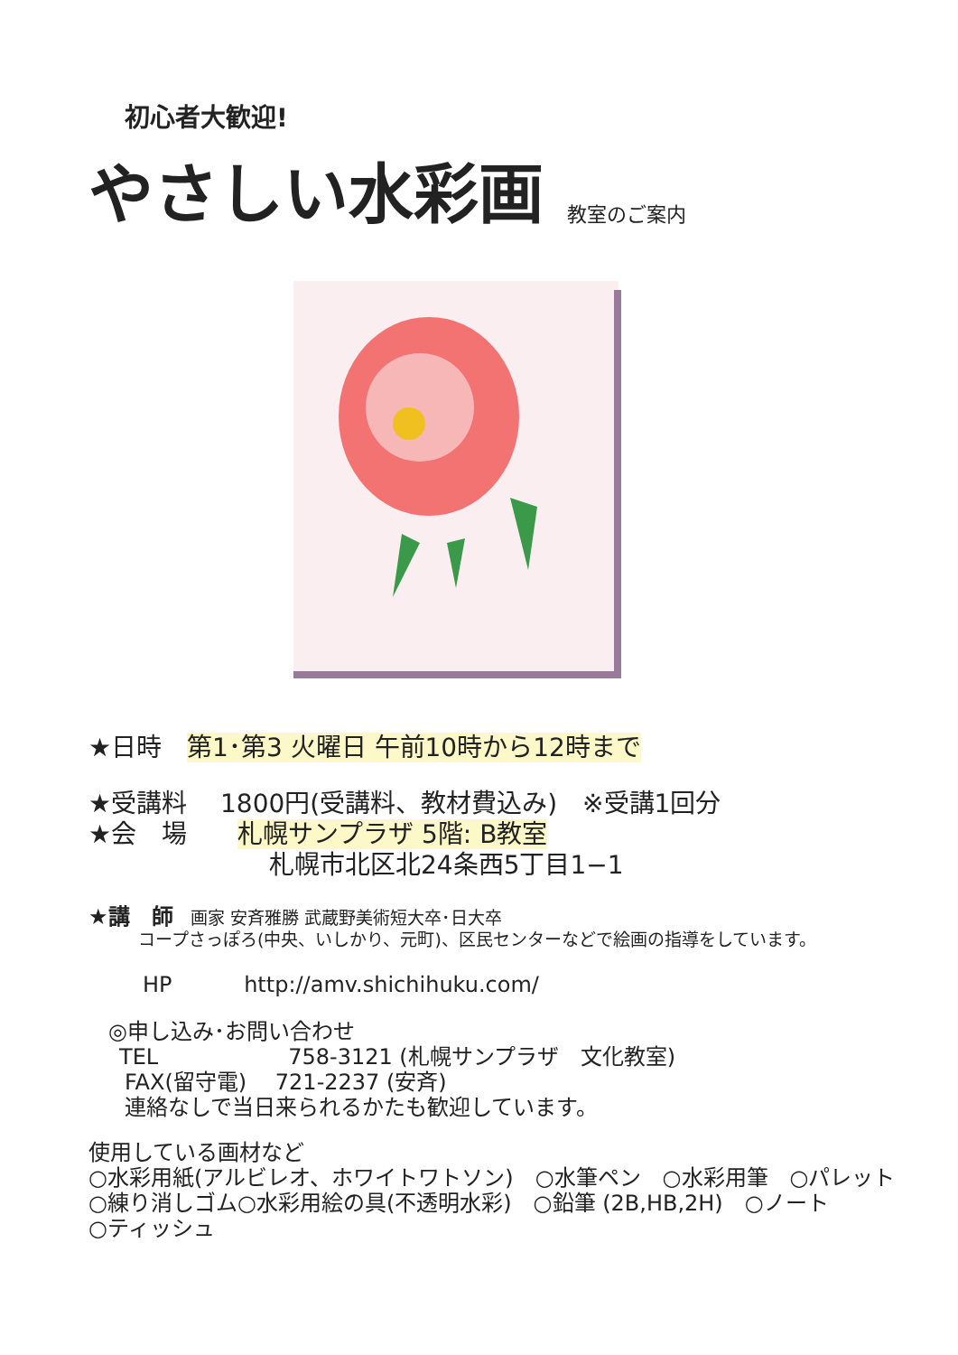初心者大歓迎!
やさしい水彩画 教室のご案内
★日時　第1･第3 火曜日 午前10時から12時まで
★受講料　 1800円(受講料、教材費込み)　※受講1回分
★会　場　　札幌サンプラザ 5階: B教室
札幌市北区北24条西5丁目1−1
★講　師　画家 安斉雅勝 武蔵野美術短大卒･日大卒
コープさっぽろ(中央、いしかり、元町)、区民センターなどで絵画の指導をしています。
HP　　　 http://amv.shichihuku.com/
◎申し込み･お問い合わせ
TEL　　　　　　758-3121 (札幌サンプラザ　文化教室)
FAX(留守電)　 721-2237 (安斉)
連絡なしで当日来られるかたも歓迎しています。
使用している画材など
○水彩用紙(アルビレオ、ホワイトワトソン)　○水筆ペン　○水彩用筆　○パレット
○練り消しゴム○水彩用絵の具(不透明水彩)　○鉛筆 (2B,HB,2H)　○ノート
○ティッシュ